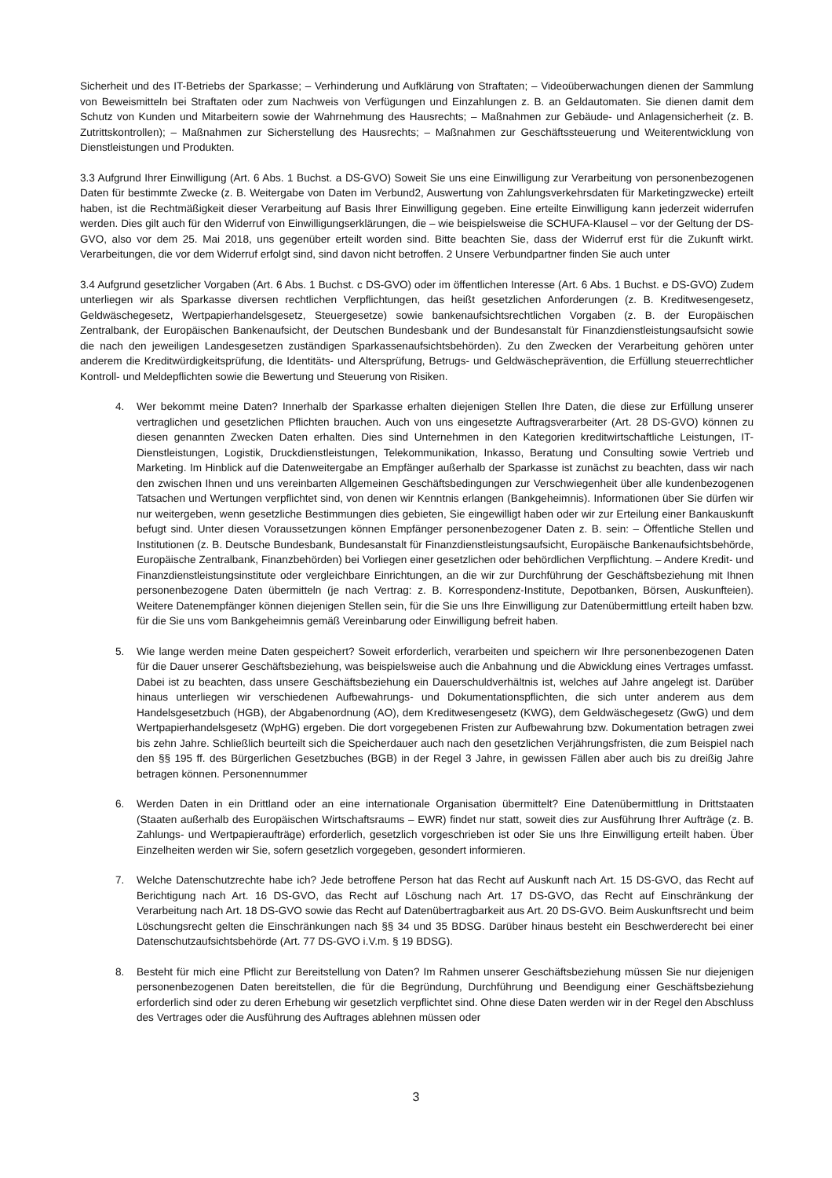Sicherheit und des IT-Betriebs der Sparkasse; – Verhinderung und Aufklärung von Straftaten; – Videoüberwachungen dienen der Sammlung von Beweismitteln bei Straftaten oder zum Nachweis von Verfügungen und Einzahlungen z. B. an Geldautomaten. Sie dienen damit dem Schutz von Kunden und Mitarbeitern sowie der Wahrnehmung des Hausrechts; – Maßnahmen zur Gebäude- und Anlagensicherheit (z. B. Zutrittskontrollen); – Maßnahmen zur Sicherstellung des Hausrechts; – Maßnahmen zur Geschäftssteuerung und Weiterentwicklung von Dienstleistungen und Produkten.
3.3 Aufgrund Ihrer Einwilligung (Art. 6 Abs. 1 Buchst. a DS-GVO) Soweit Sie uns eine Einwilligung zur Verarbeitung von personenbezogenen Daten für bestimmte Zwecke (z. B. Weitergabe von Daten im Verbund2, Auswertung von Zahlungsverkehrsdaten für Marketingzwecke) erteilt haben, ist die Rechtmäßigkeit dieser Verarbeitung auf Basis Ihrer Einwilligung gegeben. Eine erteilte Einwilligung kann jederzeit widerrufen werden. Dies gilt auch für den Widerruf von Einwilligungserklärungen, die – wie beispielsweise die SCHUFA-Klausel – vor der Geltung der DS-GVO, also vor dem 25. Mai 2018, uns gegenüber erteilt worden sind. Bitte beachten Sie, dass der Widerruf erst für die Zukunft wirkt. Verarbeitungen, die vor dem Widerruf erfolgt sind, sind davon nicht betroffen. 2 Unsere Verbundpartner finden Sie auch unter
3.4 Aufgrund gesetzlicher Vorgaben (Art. 6 Abs. 1 Buchst. c DS-GVO) oder im öffentlichen Interesse (Art. 6 Abs. 1 Buchst. e DS-GVO) Zudem unterliegen wir als Sparkasse diversen rechtlichen Verpflichtungen, das heißt gesetzlichen Anforderungen (z. B. Kreditwesengesetz, Geldwäschegesetz, Wertpapierhandelsgesetz, Steuergesetze) sowie bankenaufsichtsrechtlichen Vorgaben (z. B. der Europäischen Zentralbank, der Europäischen Bankenaufsicht, der Deutschen Bundesbank und der Bundesanstalt für Finanzdienstleistungsaufsicht sowie die nach den jeweiligen Landesgesetzen zuständigen Sparkassenaufsichtsbehörden). Zu den Zwecken der Verarbeitung gehören unter anderem die Kreditwürdigkeitsprüfung, die Identitäts- und Altersprüfung, Betrugs- und Geldwäscheprävention, die Erfüllung steuerrechtlicher Kontroll- und Meldepflichten sowie die Bewertung und Steuerung von Risiken.
4. Wer bekommt meine Daten? Innerhalb der Sparkasse erhalten diejenigen Stellen Ihre Daten, die diese zur Erfüllung unserer vertraglichen und gesetzlichen Pflichten brauchen. Auch von uns eingesetzte Auftragsverarbeiter (Art. 28 DS-GVO) können zu diesen genannten Zwecken Daten erhalten. Dies sind Unternehmen in den Kategorien kreditwirtschaftliche Leistungen, IT-Dienstleistungen, Logistik, Druckdienstleistungen, Telekommunikation, Inkasso, Beratung und Consulting sowie Vertrieb und Marketing. Im Hinblick auf die Datenweitergabe an Empfänger außerhalb der Sparkasse ist zunächst zu beachten, dass wir nach den zwischen Ihnen und uns vereinbarten Allgemeinen Geschäftsbedingungen zur Verschwiegenheit über alle kundenbezogenen Tatsachen und Wertungen verpflichtet sind, von denen wir Kenntnis erlangen (Bankgeheimnis). Informationen über Sie dürfen wir nur weitergeben, wenn gesetzliche Bestimmungen dies gebieten, Sie eingewilligt haben oder wir zur Erteilung einer Bankauskunft befugt sind. Unter diesen Voraussetzungen können Empfänger personenbezogener Daten z. B. sein: – Öffentliche Stellen und Institutionen (z. B. Deutsche Bundesbank, Bundesanstalt für Finanzdienstleistungsaufsicht, Europäische Bankenaufsichtsbehörde, Europäische Zentralbank, Finanzbehörden) bei Vorliegen einer gesetzlichen oder behördlichen Verpflichtung. – Andere Kredit- und Finanzdienstleistungsinstitute oder vergleichbare Einrichtungen, an die wir zur Durchführung der Geschäftsbeziehung mit Ihnen personenbezogene Daten übermitteln (je nach Vertrag: z. B. Korrespondenz-Institute, Depotbanken, Börsen, Auskunfteien). Weitere Datenempfänger können diejenigen Stellen sein, für die Sie uns Ihre Einwilligung zur Datenübermittlung erteilt haben bzw. für die Sie uns vom Bankgeheimnis gemäß Vereinbarung oder Einwilligung befreit haben.
5. Wie lange werden meine Daten gespeichert? Soweit erforderlich, verarbeiten und speichern wir Ihre personenbezogenen Daten für die Dauer unserer Geschäftsbeziehung, was beispielsweise auch die Anbahnung und die Abwicklung eines Vertrages umfasst. Dabei ist zu beachten, dass unsere Geschäftsbeziehung ein Dauerschuldverhältnis ist, welches auf Jahre angelegt ist. Darüber hinaus unterliegen wir verschiedenen Aufbewahrungs- und Dokumentationspflichten, die sich unter anderem aus dem Handelsgesetzbuch (HGB), der Abgabenordnung (AO), dem Kreditwesengesetz (KWG), dem Geldwäschegesetz (GwG) und dem Wertpapierhandelsgesetz (WpHG) ergeben. Die dort vorgegebenen Fristen zur Aufbewahrung bzw. Dokumentation betragen zwei bis zehn Jahre. Schließlich beurteilt sich die Speicherdauer auch nach den gesetzlichen Verjährungsfristen, die zum Beispiel nach den §§ 195 ff. des Bürgerlichen Gesetzbuches (BGB) in der Regel 3 Jahre, in gewissen Fällen aber auch bis zu dreißig Jahre betragen können. Personennummer
6. Werden Daten in ein Drittland oder an eine internationale Organisation übermittelt? Eine Datenübermittlung in Drittstaaten (Staaten außerhalb des Europäischen Wirtschaftsraums – EWR) findet nur statt, soweit dies zur Ausführung Ihrer Aufträge (z. B. Zahlungs- und Wertpapieraufträge) erforderlich, gesetzlich vorgeschrieben ist oder Sie uns Ihre Einwilligung erteilt haben. Über Einzelheiten werden wir Sie, sofern gesetzlich vorgegeben, gesondert informieren.
7. Welche Datenschutzrechte habe ich? Jede betroffene Person hat das Recht auf Auskunft nach Art. 15 DS-GVO, das Recht auf Berichtigung nach Art. 16 DS-GVO, das Recht auf Löschung nach Art. 17 DS-GVO, das Recht auf Einschränkung der Verarbeitung nach Art. 18 DS-GVO sowie das Recht auf Datenübertragbarkeit aus Art. 20 DS-GVO. Beim Auskunftsrecht und beim Löschungsrecht gelten die Einschränkungen nach §§ 34 und 35 BDSG. Darüber hinaus besteht ein Beschwerderecht bei einer Datenschutzaufsichtsbehörde (Art. 77 DS-GVO i.V.m. § 19 BDSG).
8. Besteht für mich eine Pflicht zur Bereitstellung von Daten? Im Rahmen unserer Geschäftsbeziehung müssen Sie nur diejenigen personenbezogenen Daten bereitstellen, die für die Begründung, Durchführung und Beendigung einer Geschäftsbeziehung erforderlich sind oder zu deren Erhebung wir gesetzlich verpflichtet sind. Ohne diese Daten werden wir in der Regel den Abschluss des Vertrages oder die Ausführung des Auftrages ablehnen müssen oder
3